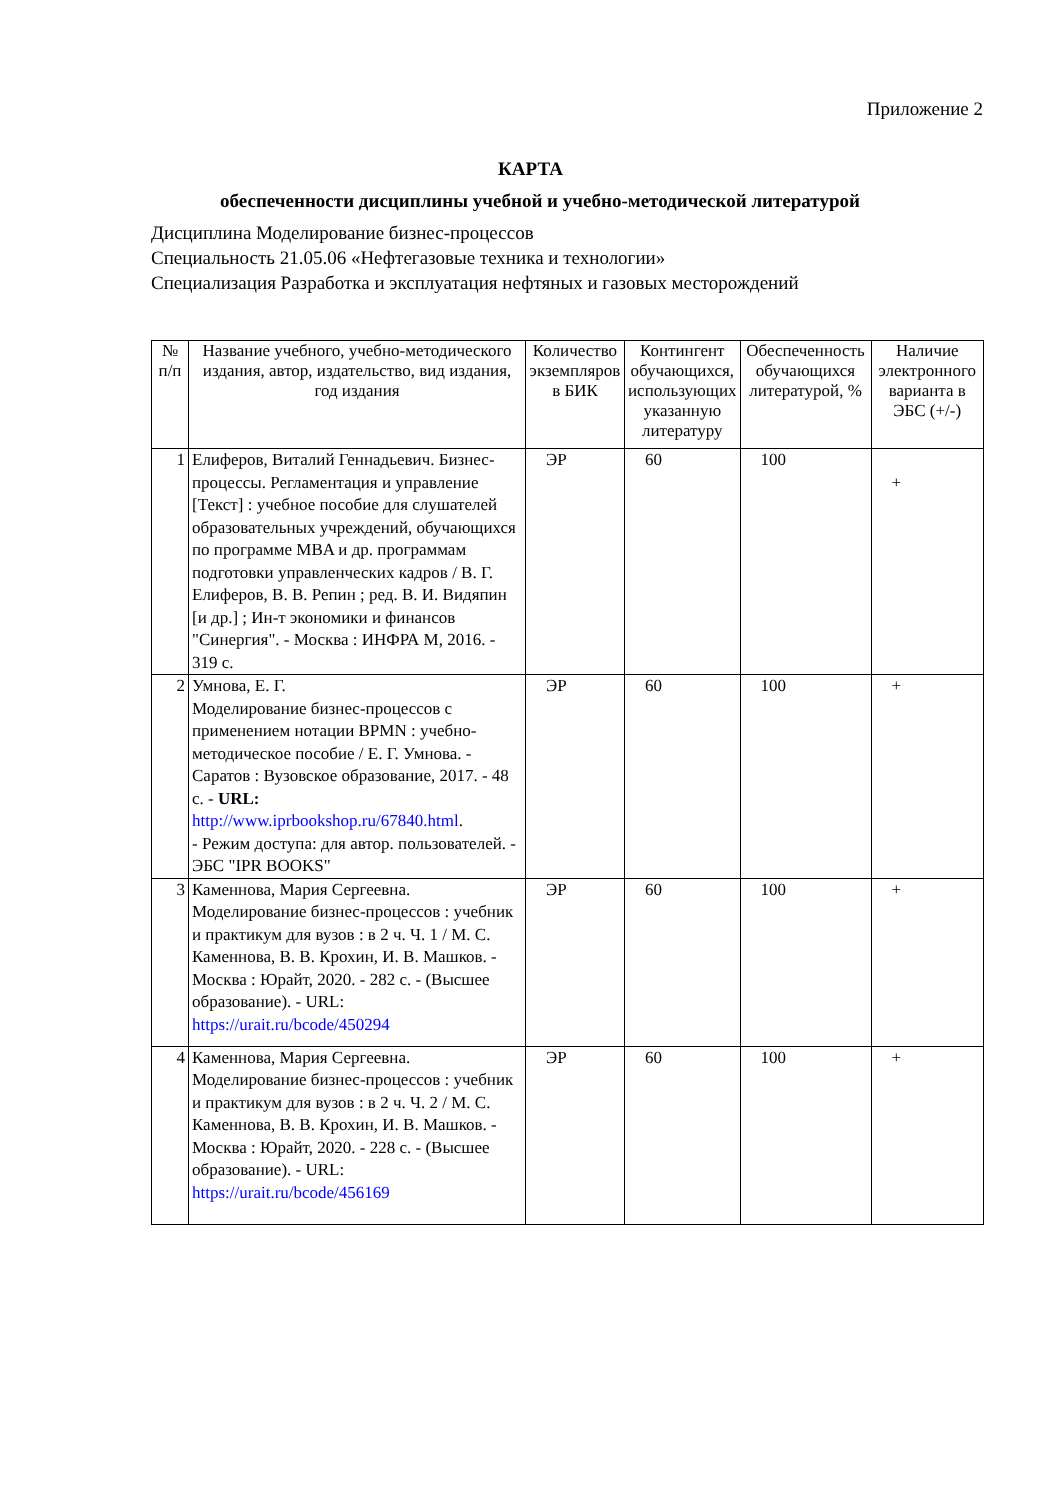Приложение 2
КАРТА
обеспеченности дисциплины учебной и учебно-методической литературой
Дисциплина Моделирование бизнес-процессов
Специальность 21.05.06 «Нефтегазовые техника и технологии»
Специализация Разработка и эксплуатация нефтяных и газовых месторождений
| № п/п | Название учебного, учебно-методического издания, автор, издательство, вид издания, год издания | Количество экземпляров в БИК | Контингент обучающихся, использующих указанную литературу | Обеспеченность обучающихся литературой, % | Наличие электронного варианта в ЭБС (+/-) |
| --- | --- | --- | --- | --- | --- |
| 1 | Елиферов, Виталий Геннадьевич. Бизнес-процессы. Регламентация и управление [Текст] : учебное пособие для слушателей образовательных учреждений, обучающихся по программе MBA и др. программам подготовки управленческих кадров / В. Г. Елиферов, В. В. Репин ; ред. В. И. Видяпин [и др.] ; Ин-т экономики и финансов "Синергия". - Москва : ИНФРА М, 2016. - 319 с. | ЭР | 60 | 100 | + |
| 2 | Умнова, Е. Г. Моделирование бизнес-процессов с применением нотации BPMN : учебно-методическое пособие / Е. Г. Умнова. - Саратов : Вузовское образование, 2017. - 48 с. - URL: http://www.iprbookshop.ru/67840.html . - Режим доступа: для автор. пользователей. - ЭБС "IPR BOOKS" | ЭР | 60 | 100 | + |
| 3 | Каменнова, Мария Сергеевна. Моделирование бизнес-процессов : учебник и практикум для вузов : в 2 ч. Ч. 1 / М. С. Каменнова, В. В. Крохин, И. В. Машков. - Москва : Юрайт, 2020. - 282 с. - (Высшее образование). - URL: https://urait.ru/bcode/450294 | ЭР | 60 | 100 | + |
| 4 | Каменнова, Мария Сергеевна. Моделирование бизнес-процессов : учебник и практикум для вузов : в 2 ч. Ч. 2 / М. С. Каменнова, В. В. Крохин, И. В. Машков. - Москва : Юрайт, 2020. - 228 с. - (Высшее образование). - URL: https://urait.ru/bcode/456169 | ЭР | 60 | 100 | + |